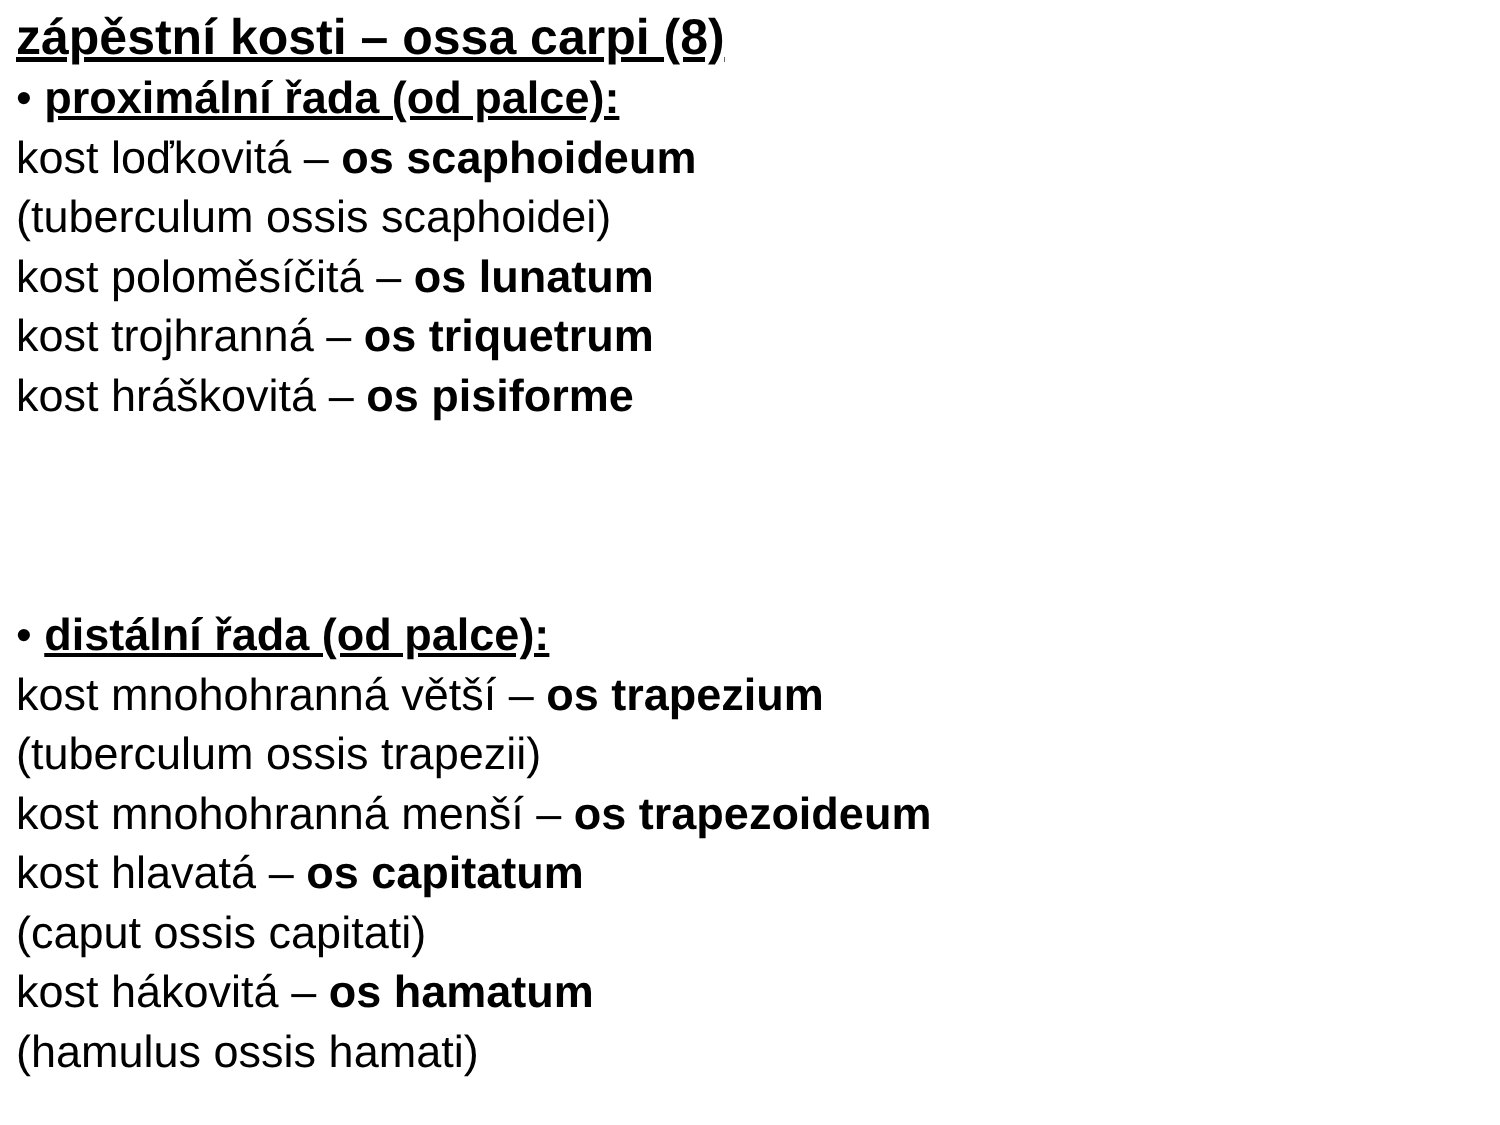zápěstní kosti – ossa carpi (8)
• proximální řada (od palce):
kost loďkovitá – os scaphoideum
(tuberculum ossis scaphoidei)
kost poloměsíčitá – os lunatum
kost trojhranná – os triquetrum
kost hráškovitá – os pisiforme
• distální řada (od palce):
kost mnohohranná větší – os trapezium
(tuberculum ossis trapezii)
kost mnohohranná menší – os trapezoideum
kost hlavatá – os capitatum
(caput ossis capitati)
kost hákovitá – os hamatum
(hamulus ossis hamati)